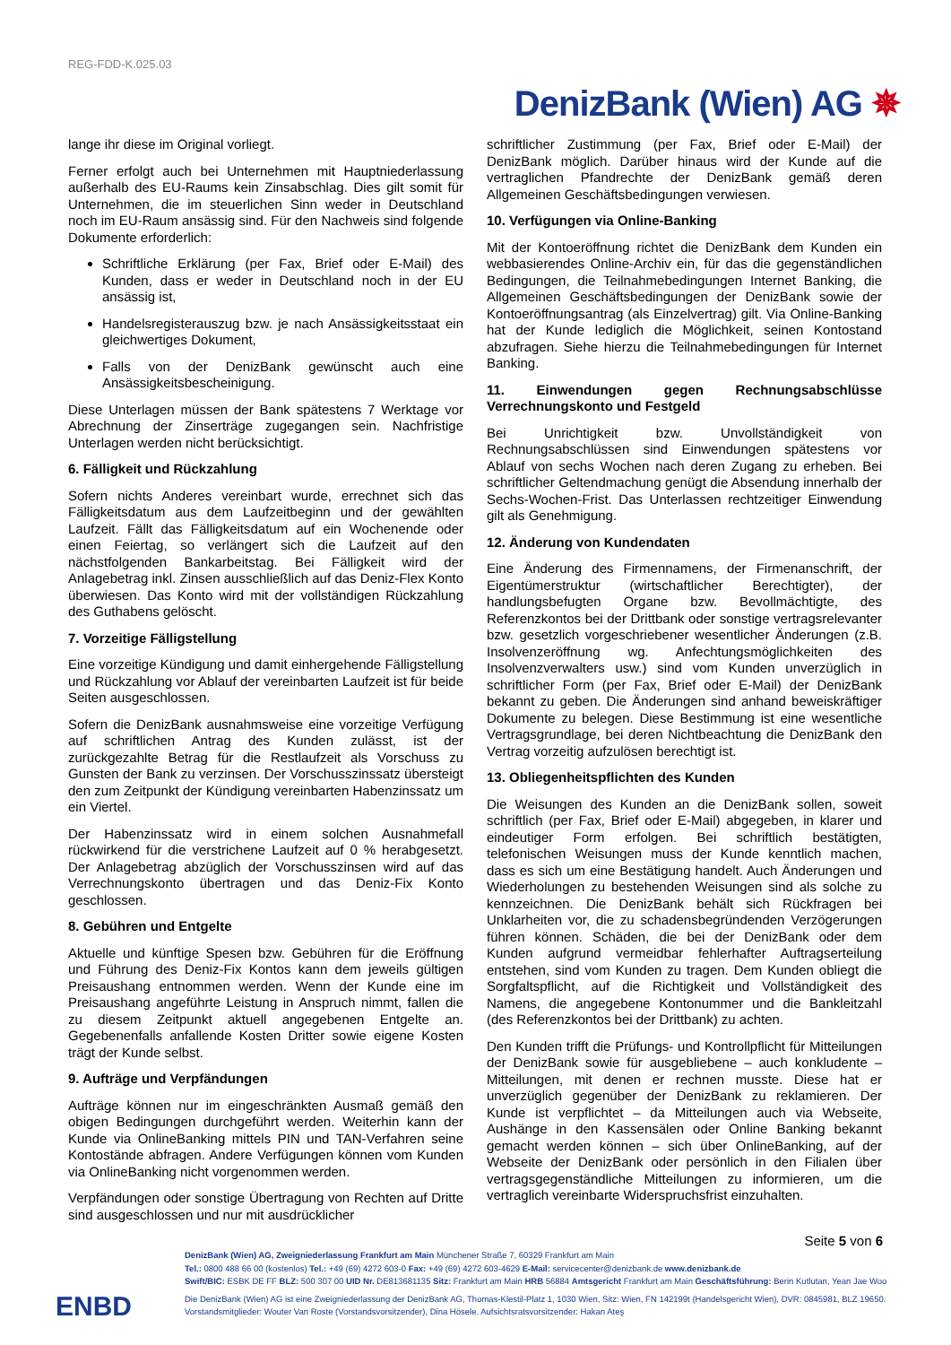REG-FDD-K.025.03
DenizBank (Wien) AG ✵
lange ihr diese im Original vorliegt.
Ferner erfolgt auch bei Unternehmen mit Hauptniederlassung außerhalb des EU-Raums kein Zinsabschlag. Dies gilt somit für Unternehmen, die im steuerlichen Sinn weder in Deutschland noch im EU-Raum ansässig sind. Für den Nachweis sind folgende Dokumente erforderlich:
Schriftliche Erklärung (per Fax, Brief oder E-Mail) des Kunden, dass er weder in Deutschland noch in der EU ansässig ist,
Handelsregisterauszug bzw. je nach Ansässigkeitsstaat ein gleichwertiges Dokument,
Falls von der DenizBank gewünscht auch eine Ansässigkeitsbescheinigung.
Diese Unterlagen müssen der Bank spätestens 7 Werktage vor Abrechnung der Zinserträge zugegangen sein. Nachfristige Unterlagen werden nicht berücksichtigt.
6. Fälligkeit und Rückzahlung
Sofern nichts Anderes vereinbart wurde, errechnet sich das Fälligkeitsdatum aus dem Laufzeitbeginn und der gewählten Laufzeit. Fällt das Fälligkeitsdatum auf ein Wochenende oder einen Feiertag, so verlängert sich die Laufzeit auf den nächstfolgenden Bankarbeitstag. Bei Fälligkeit wird der Anlagebetrag inkl. Zinsen ausschließlich auf das Deniz-Flex Konto überwiesen. Das Konto wird mit der vollständigen Rückzahlung des Guthabens gelöscht.
7. Vorzeitige Fälligstellung
Eine vorzeitige Kündigung und damit einhergehende Fälligstellung und Rückzahlung vor Ablauf der vereinbarten Laufzeit ist für beide Seiten ausgeschlossen.
Sofern die DenizBank ausnahmsweise eine vorzeitige Verfügung auf schriftlichen Antrag des Kunden zulässt, ist der zurückgezahlte Betrag für die Restlaufzeit als Vorschuss zu Gunsten der Bank zu verzinsen. Der Vorschusszinssatz übersteigt den zum Zeitpunkt der Kündigung vereinbarten Habenzinssatz um ein Viertel.
Der Habenzinssatz wird in einem solchen Ausnahmefall rückwirkend für die verstrichene Laufzeit auf 0 % herabgesetzt. Der Anlagebetrag abzüglich der Vorschusszinsen wird auf das Verrechnungskonto übertragen und das Deniz-Fix Konto geschlossen.
8. Gebühren und Entgelte
Aktuelle und künftige Spesen bzw. Gebühren für die Eröffnung und Führung des Deniz-Fix Kontos kann dem jeweils gültigen Preisaushang entnommen werden. Wenn der Kunde eine im Preisaushang angeführte Leistung in Anspruch nimmt, fallen die zu diesem Zeitpunkt aktuell angegebenen Entgelte an. Gegebenenfalls anfallende Kosten Dritter sowie eigene Kosten trägt der Kunde selbst.
9. Aufträge und Verpfändungen
Aufträge können nur im eingeschränkten Ausmaß gemäß den obigen Bedingungen durchgeführt werden. Weiterhin kann der Kunde via OnlineBanking mittels PIN und TAN-Verfahren seine Kontostände abfragen. Andere Verfügungen können vom Kunden via OnlineBanking nicht vorgenommen werden.
Verpfändungen oder sonstige Übertragung von Rechten auf Dritte sind ausgeschlossen und nur mit ausdrücklicher
schriftlicher Zustimmung (per Fax, Brief oder E-Mail) der DenizBank möglich. Darüber hinaus wird der Kunde auf die vertraglichen Pfandrechte der DenizBank gemäß deren Allgemeinen Geschäftsbedingungen verwiesen.
10. Verfügungen via Online-Banking
Mit der Kontoeröffnung richtet die DenizBank dem Kunden ein webbasierendes Online-Archiv ein, für das die gegenständlichen Bedingungen, die Teilnahmebedingungen Internet Banking, die Allgemeinen Geschäftsbedingungen der DenizBank sowie der Kontoeröffnungsantrag (als Einzelvertrag) gilt. Via Online-Banking hat der Kunde lediglich die Möglichkeit, seinen Kontostand abzufragen. Siehe hierzu die Teilnahmebedingungen für Internet Banking.
11. Einwendungen gegen Rechnungsabschlüsse Verrechnungskonto und Festgeld
Bei Unrichtigkeit bzw. Unvollständigkeit von Rechnungsabschlüssen sind Einwendungen spätestens vor Ablauf von sechs Wochen nach deren Zugang zu erheben. Bei schriftlicher Geltendmachung genügt die Absendung innerhalb der Sechs-Wochen-Frist. Das Unterlassen rechtzeitiger Einwendung gilt als Genehmigung.
12. Änderung von Kundendaten
Eine Änderung des Firmennamens, der Firmenanschrift, der Eigentümerstruktur (wirtschaftlicher Berechtigter), der handlungsbefugten Organe bzw. Bevollmächtigte, des Referenzkontos bei der Drittbank oder sonstige vertragsrelevanter bzw. gesetzlich vorgeschriebener wesentlicher Änderungen (z.B. Insolvenzeröffnung wg. Anfechtungsmöglichkeiten des Insolvenzverwalters usw.) sind vom Kunden unverzüglich in schriftlicher Form (per Fax, Brief oder E-Mail) der DenizBank bekannt zu geben. Die Änderungen sind anhand beweiskräftiger Dokumente zu belegen. Diese Bestimmung ist eine wesentliche Vertragsgrundlage, bei deren Nichtbeachtung die DenizBank den Vertrag vorzeitig aufzulösen berechtigt ist.
13. Obliegenheitspflichten des Kunden
Die Weisungen des Kunden an die DenizBank sollen, soweit schriftlich (per Fax, Brief oder E-Mail) abgegeben, in klarer und eindeutiger Form erfolgen. Bei schriftlich bestätigten, telefonischen Weisungen muss der Kunde kenntlich machen, dass es sich um eine Bestätigung handelt. Auch Änderungen und Wiederholungen zu bestehenden Weisungen sind als solche zu kennzeichnen. Die DenizBank behält sich Rückfragen bei Unklarheiten vor, die zu schadensbegründenden Verzögerungen führen können. Schäden, die bei der DenizBank oder dem Kunden aufgrund vermeidbar fehlerhafter Auftragserteilung entstehen, sind vom Kunden zu tragen. Dem Kunden obliegt die Sorgfaltspflicht, auf die Richtigkeit und Vollständigkeit des Namens, die angegebene Kontonummer und die Bankleitzahl (des Referenzkontos bei der Drittbank) zu achten.
Den Kunden trifft die Prüfungs- und Kontrollpflicht für Mitteilungen der DenizBank sowie für ausgebliebene – auch konkludente – Mitteilungen, mit denen er rechnen musste. Diese hat er unverzüglich gegenüber der DenizBank zu reklamieren. Der Kunde ist verpflichtet – da Mitteilungen auch via Webseite, Aushänge in den Kassensälen oder Online Banking bekannt gemacht werden können – sich über OnlineBanking, auf der Webseite der DenizBank oder persönlich in den Filialen über vertragsgegenständliche Mitteilungen zu informieren, um die vertraglich vereinbarte Widerspruchsfrist einzuhalten.
Seite 5 von 6
DenizBank (Wien) AG, Zweigniederlassung Frankfurt am Main Münchener Straße 7, 60329 Frankfurt am Main
Tel.: 0800 488 66 00 (kostenlos) Tel.: +49 (69) 4272 603-0 Fax: +49 (69) 4272 603-4629 E-Mail: servicecenter@denizbank.de www.denizbank.de
Swift/BIC: ESBK DE FF BLZ: 500 307 00 UID Nr. DE813681135 Sitz: Frankfurt am Main HRB 56884 Amtsgericht Frankfurt am Main Geschäftsführung: Berin Kutlutan, Yean Jae Woo
Die DenizBank (Wien) AG ist eine Zweigniederlassung der DenizBank AG, Thomas-Klestil-Platz 1, 1030 Wien, Sitz: Wien, FN 142199t (Handelsgericht Wien), DVR: 0845981, BLZ 19650.
Vorstandsmitglieder: Wouter Van Roste (Vorstandsvorsitzender), Dina Hösele. Aufsichtsratsvorsitzender: Hakan Ateş
ENBD